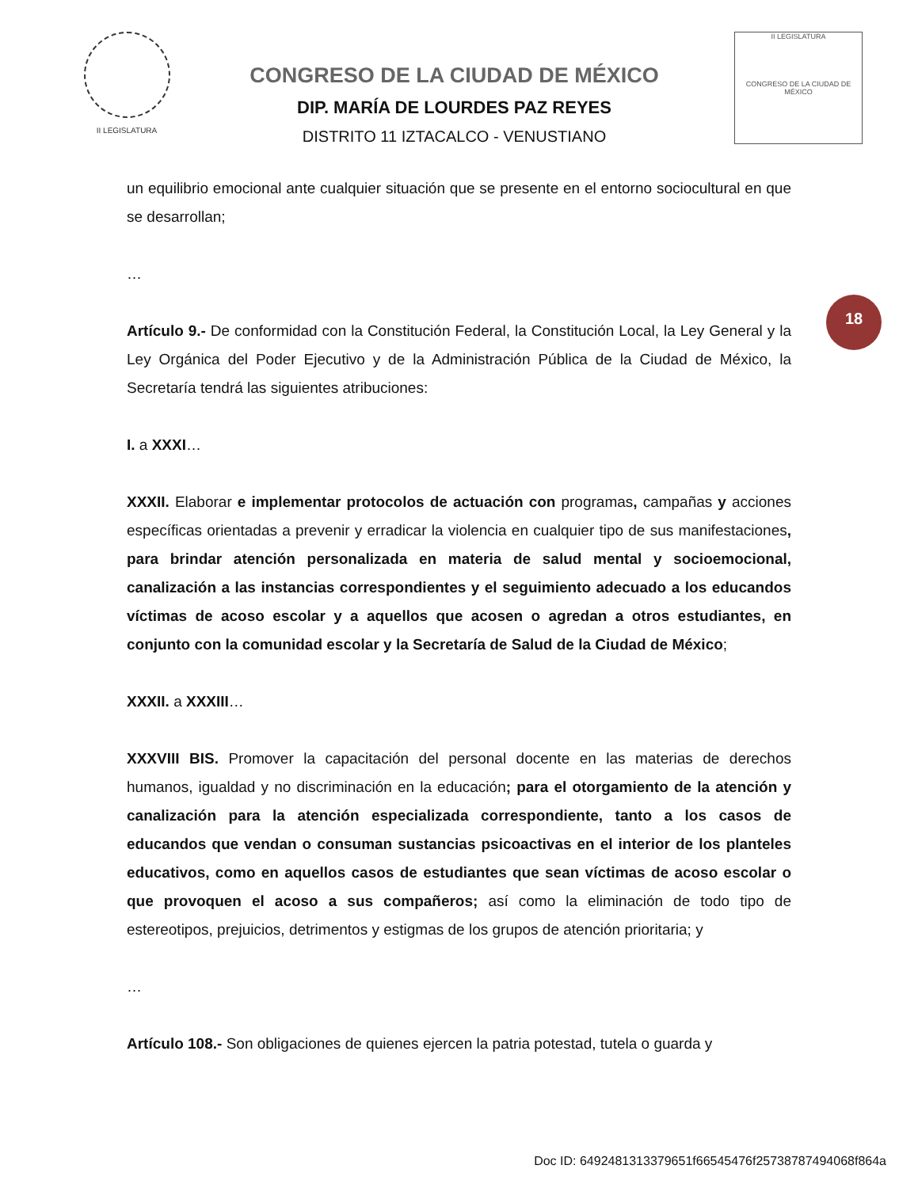II LEGISLATURA
CONGRESO DE LA CIUDAD DE MÉXICO
DIP. MARÍA DE LOURDES PAZ REYES
DISTRITO 11 IZTACALCO - VENUSTIANO
II LEGISLATURA
CONGRESO DE LA CIUDAD DE MÉXICO
18
un equilibrio emocional ante cualquier situación que se presente en el entorno sociocultural en que se desarrollan;
…
Artículo 9.- De conformidad con la Constitución Federal, la Constitución Local, la Ley General y la Ley Orgánica del Poder Ejecutivo y de la Administración Pública de la Ciudad de México, la Secretaría tendrá las siguientes atribuciones:
I. a XXXI…
XXXII. Elaborar e implementar protocolos de actuación con programas, campañas y acciones específicas orientadas a prevenir y erradicar la violencia en cualquier tipo de sus manifestaciones, para brindar atención personalizada en materia de salud mental y socioemocional, canalización a las instancias correspondientes y el seguimiento adecuado a los educandos víctimas de acoso escolar y a aquellos que acosen o agredan a otros estudiantes, en conjunto con la comunidad escolar y la Secretaría de Salud de la Ciudad de México;
XXXII. a XXXIII…
XXXVIII BIS. Promover la capacitación del personal docente en las materias de derechos humanos, igualdad y no discriminación en la educación; para el otorgamiento de la atención y canalización para la atención especializada correspondiente, tanto a los casos de educandos que vendan o consuman sustancias psicoactivas en el interior de los planteles educativos, como en aquellos casos de estudiantes que sean víctimas de acoso escolar o que provoquen el acoso a sus compañeros; así como la eliminación de todo tipo de estereotipos, prejuicios, detrimentos y estigmas de los grupos de atención prioritaria; y
…
Artículo 108.- Son obligaciones de quienes ejercen la patria potestad, tutela o guarda y
Doc ID: 6492481313379651f66545476f25738787494068f864a